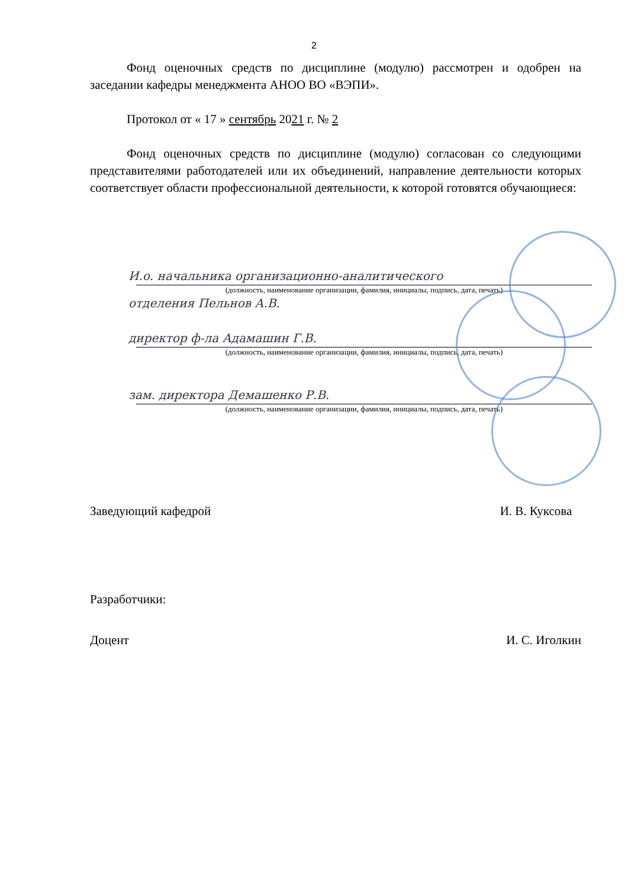2
Фонд оценочных средств по дисциплине (модулю) рассмотрен и одобрен на заседании кафедры менеджмента АНОО ВО «ВЭПИ».
Протокол от « 17 » сентябрь 2021 г. № 2
Фонд оценочных средств по дисциплине (модулю) согласован со следующими представителями работодателей или их объединений, направление деятельности которых соответствует области профессиональной деятельности, к которой готовятся обучающиеся:
И.о. начальника организационно-аналитического
(должность, наименование организации, фамилия, инициалы, подпись, дата, печать)
отделения Пельнов А.В.
директор ф-ла Адамашин Г.В.
(должность, наименование организации, фамилия, инициалы, подпись, дата, печать)
зам. директора Демашенко Р.В.
(должность, наименование организации, фамилия, инициалы, подпись, дата, печать)
Заведующий кафедрой И. В. Куксова
Разработчики:
Доцент И. С. Иголкин